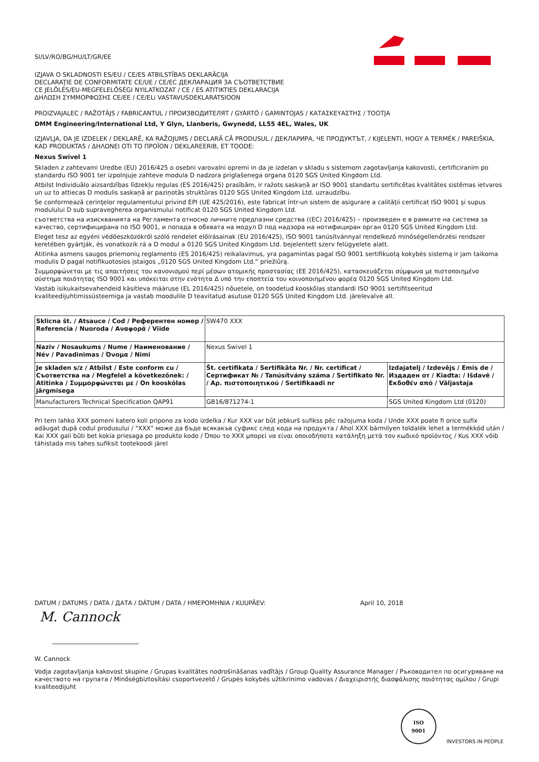SI/LV/RO/BG/HU/LT/GR/EE
IZJAVA O SKLADNOSTI ES/EU / CE/ES ATBILSTĪBAS DEKLARĀCIJA
DECLARAŢIE DE CONFORMITATE CE/UE / CE/EC ДЕКЛАРАЦИЯ ЗА СЪОТВЕТСТВИЕ
CE JELÖLÉS/EU-MEGFELELŐSÉGI NYILATKOZAT / CE / ES ATITIKTIES DEKLARACIJA
ΔΗΛΩΣΗ ΣΥΜΜΟΡΦΩΣΗΣ CE/EE / CE/ELi VASTAVUSDEKLARATSIOON
PROIZVAJALEC / RAŽOTĀJS / FABRICANTUL / ПРОИЗВОДИТЕЛЯТ / GYÁRTÓ / GAMINTOJAS / ΚΑΤΑΣΚΕΥΑΣΤΗΣ / TOOTJA
DMM Engineering/International Ltd, Y Glyn, Llanberis, Gwynedd, LL55 4EL, Wales, UK
IZJAVLJA, DA JE IZDELEK / DEKLARĒ, KA RAŽOJUMS / DECLARĂ CĂ PRODUSUL / ДЕКЛАРИРА, ЧЕ ПРОДУКТЪТ, / KIJELENTI, HOGY A TERMÉK / PAREIŠKIA, KAD PRODUKTAS / ΔΗΛΩΝΕΙ ΟΤΙ ΤΟ ΠΡΟΪΟΝ / DEKLAREERIB, ET TOODE:
Nexus Swivel 1
Skladen z zahtevami Uredbe (EU) 2016/425 o osebni varovalni opremi in da je izdelan v skladu s sistemom zagotavljanja kakovosti, certificiranim po standardu ISO 9001 ter izpolnjuje zahteve modula D nadzora priglašenega organa 0120 SGS United Kingdom Ltd.
Atbilst Individuālo aizsardzības līdzekļu regulas (ES 2016/425) prasībām, ir ražots saskaņā ar ISO 9001 standartu sertificētas kvalitātes sistēmas ietvaros un uz to attiecas D modulis saskaņā ar paziņotās struktūras 0120 SGS United Kingdom Ltd. uzraudzību.
Se conformează cerinţelor regulamentului privind EPI (UE 425/2016), este fabricat într-un sistem de asigurare a calităţii certificat ISO 9001 şi supus modulului D sub supravegherea organismului notificat 0120 SGS United Kingdom Ltd.
съответства на изискванията на Регламента относно личните предпазни средства ((EC) 2016/425) – произведен е в рамките на система за качество, сертифицирана по ISO 9001, и попада в обхвата на модул D под надзора на нотифициран орган 0120 SGS United Kingdom Ltd.
Eleget tesz az egyéni védőeszközökről szóló rendelet előírásainak (EU 2016/425), ISO 9001 tanúsítvánnyal rendelkező minőségellenőrzési rendszer keretében gyártják, és vonatkozik rá a D modul a 0120 SGS United Kingdom Ltd. bejelentett szerv felügyelete alatt.
Atitinka asmens saugos priemonių reglamento (ES 2016/425) reikalavimus, yra pagamintas pagal ISO 9001 sertifikuotą kokybės sistemą ir jam taikoma modulis D pagal notifikuotosios įstaigos „0120 SGS United Kingdom Ltd.“ priežiūrą.
Συμμορφώνεται με τις απαιτήσεις του κανονισμού περί μέσων ατομικής προστασίας (ΕΕ 2016/425), κατασκευάζεται σύμφωνα με πιστοποιημένο σύστημα ποιότητας ISO 9001 και υπόκειται στην ενότητα Δ υπό την εποπτεία του κοινοποιημένου φορέα 0120 SGS United Kingdom Ltd.
Vastab isikukaitsevahendeid käsitleva määruse (EL 2016/425) nõuetele, on toodetud kooskõlas standardi ISO 9001 sertifitseeritud kvaliteedijuhtimissüsteemiga ja vastab moodulile D teavitatud asutuse 0120 SGS United Kingdom Ltd. järelevalve all.
| Sklicna št. / Atsauce / Cod / Референтен номер / Referencia / Nuoroda / Αναφορά / Viide | SW470 XXX | |
| Naziv / Nosaukums / Nume / Наименование / Név / Pavadinimas / Όνομα / Nimi | Nexus Swivel 1 | |
| Je skladen s/z / Atbilst / Este conform cu / Съответства на / Megfelel a következőnek: / Atitinka / Συμμορφώνεται με / On kooskõlas järgmisega | Št. certifikata / Sertifikāta Nr. / Nr. certificat / Сертификат № / Tanúsítvány száma / Sertifikato Nr. / Αρ. πιστοποιητικού / Sertifikaadi nr | Izdajatelj / Izdevējs / Emis de / Издаден от / Kiadta: / Išdavė / Εκδοθέν από / Väljastaja |
| Manufacturers Technical Specification QAP91 | GB16/871274-1 | SGS United Kingdom Ltd (0120) |
Pri tem lahko XXX pomeni katero koli pripono za kodo izdelka / Kur XXX var būt jebkurš sufikss pēc ražojuma koda / Unde XXX poate fi orice sufix adăugat după codul produsului / "XXX" може да бъде всякакъв суфикс след кода на продукта / Ahol XXX bármilyen toldalék lehet a termékkód után / Kai XXX gali būti bet kokia priesaga po produkto kodo / Όπου το XXX μπορεί να είναι οποιοδήποτε κατάληξη μετά τον κωδικό προϊόντος / Kus XXX võib tähistada mis tahes sufiksit tootekoodi järel
DATUM / DATUMS / DATA / ДАТА / DÁTUM / DATA / ΗΜΕΡΟΜΗΝΙΑ / KUUPÄEV: April 10, 2018
M. Cannock
W. Cannock
Vodja zagotavljanja kakovost skupine / Grupas kvalitātes nodrošināšanas vadītājs / Group Quality Assurance Manager / Ръководител по осигуряване на качеството на групата / Minőségbiztosítási csoportvezető / Grupės kokybės užtikrinimo vadovas / Διαχειριστής διασφάλισης ποιότητας ομίλου / Grupi kvaliteedijuht
ISO
9001
INVESTORS IN PEOPLE